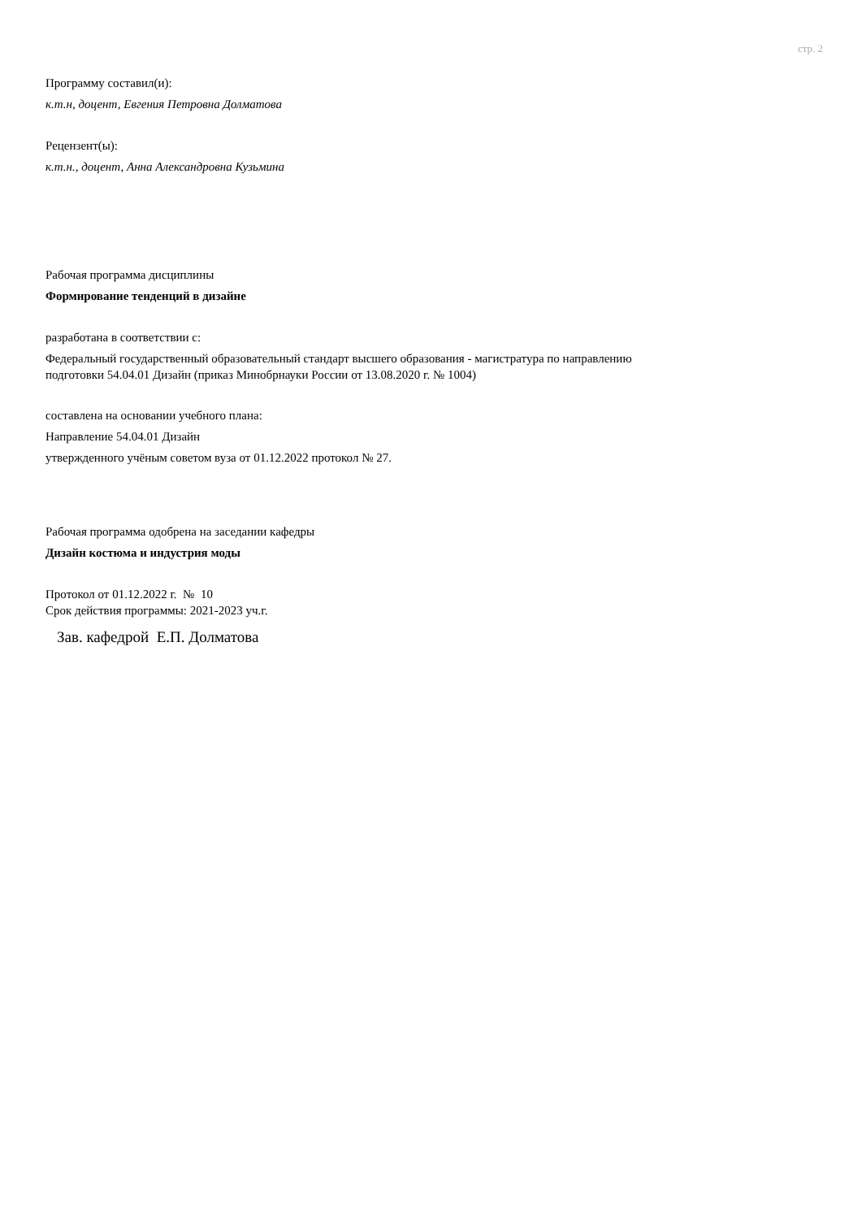стр. 2
Программу составил(и):
к.т.н, доцент, Евгения Петровна Долматова
Рецензент(ы):
к.т.н., доцент, Анна Александровна Кузьмина
Рабочая программа дисциплины
Формирование тенденций в дизайне
разработана в соответствии с:
Федеральный государственный образовательный стандарт высшего образования - магистратура по направлению
подготовки 54.04.01 Дизайн (приказ Минобрнауки России от 13.08.2020 г. № 1004)
составлена на основании учебного плана:
Направление 54.04.01 Дизайн
утвержденного учёным советом вуза от 01.12.2022 протокол № 27.
Рабочая программа одобрена на заседании кафедры
Дизайн костюма и индустрия моды
Протокол от 01.12.2022 г. № 10
Срок действия программы: 2021-2023 уч.г.
Зав. кафедрой Е.П. Долматова